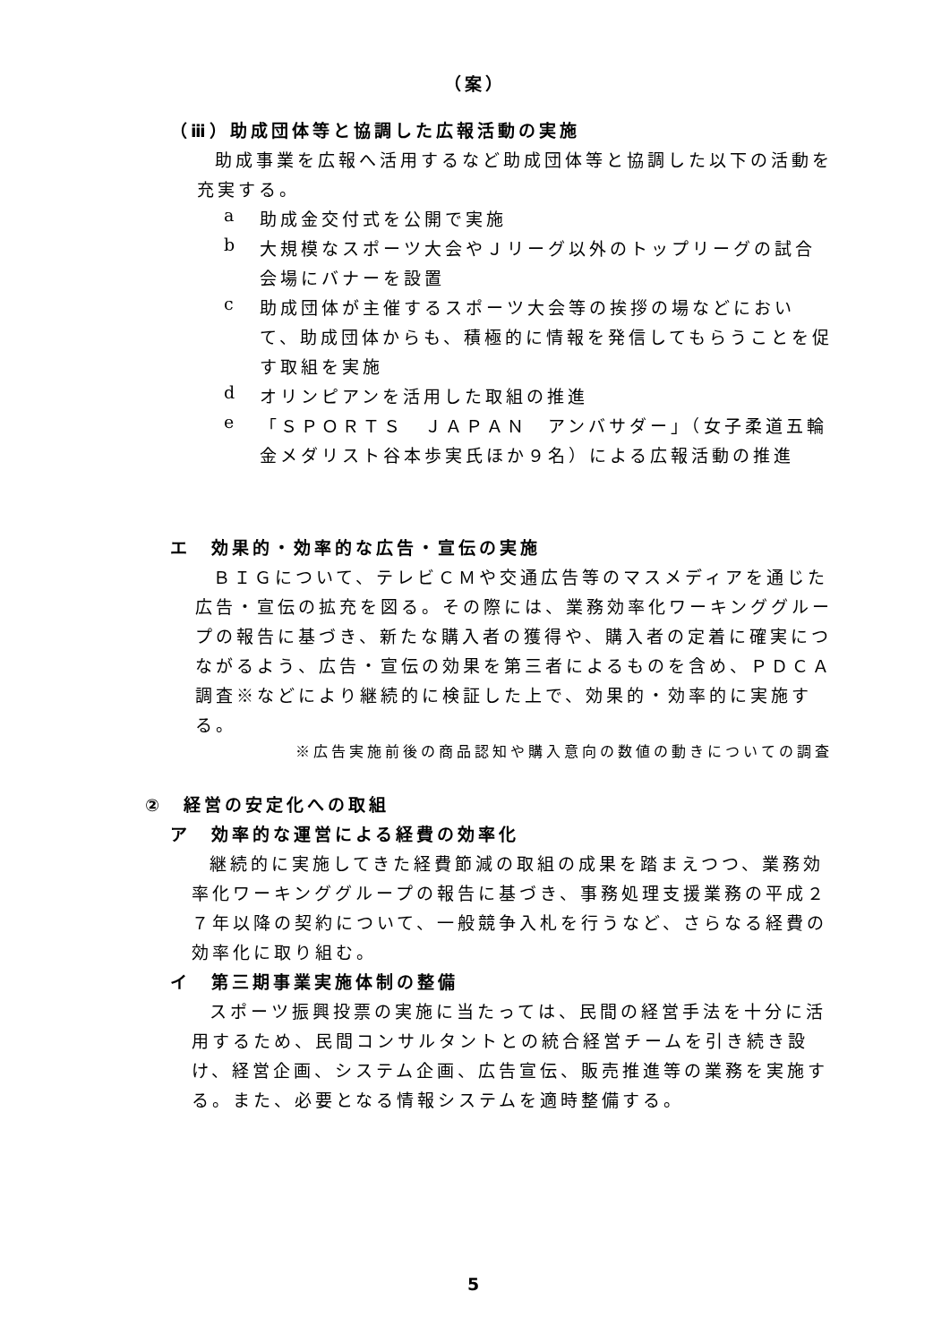（案）
（ⅲ）助成団体等と協調した広報活動の実施
助成事業を広報へ活用するなど助成団体等と協調した以下の活動を充実する。
a
助成金交付式を公開で実施
b
大規模なスポーツ大会やＪリーグ以外のトップリーグの試合会場にバナーを設置
c
助成団体が主催するスポーツ大会等の挨拶の場などにおいて、助成団体からも、積極的に情報を発信してもらうことを促す取組を実施
d
オリンピアンを活用した取組の推進
e
「ＳＰＯＲＴＳ　ＪＡＰＡＮ　アンバサダー」（女子柔道五輪金メダリスト谷本歩実氏ほか９名）による広報活動の推進
エ　効果的・効率的な広告・宣伝の実施
ＢＩＧについて、テレビＣＭや交通広告等のマスメディアを通じた広告・宣伝の拡充を図る。その際には、業務効率化ワーキンググループの報告に基づき、新たな購入者の獲得や、購入者の定着に確実につながるよう、広告・宣伝の効果を第三者によるものを含め、ＰＤＣＡ調査※などにより継続的に検証した上で、効果的・効率的に実施する。
※広告実施前後の商品認知や購入意向の数値の動きについての調査
②　経営の安定化への取組
ア　効率的な運営による経費の効率化
継続的に実施してきた経費節減の取組の成果を踏まえつつ、業務効率化ワーキンググループの報告に基づき、事務処理支援業務の平成２７年以降の契約について、一般競争入札を行うなど、さらなる経費の効率化に取り組む。
イ　第三期事業実施体制の整備
スポーツ振興投票の実施に当たっては、民間の経営手法を十分に活用するため、民間コンサルタントとの統合経営チームを引き続き設け、経営企画、システム企画、広告宣伝、販売推進等の業務を実施する。また、必要となる情報システムを適時整備する。
5